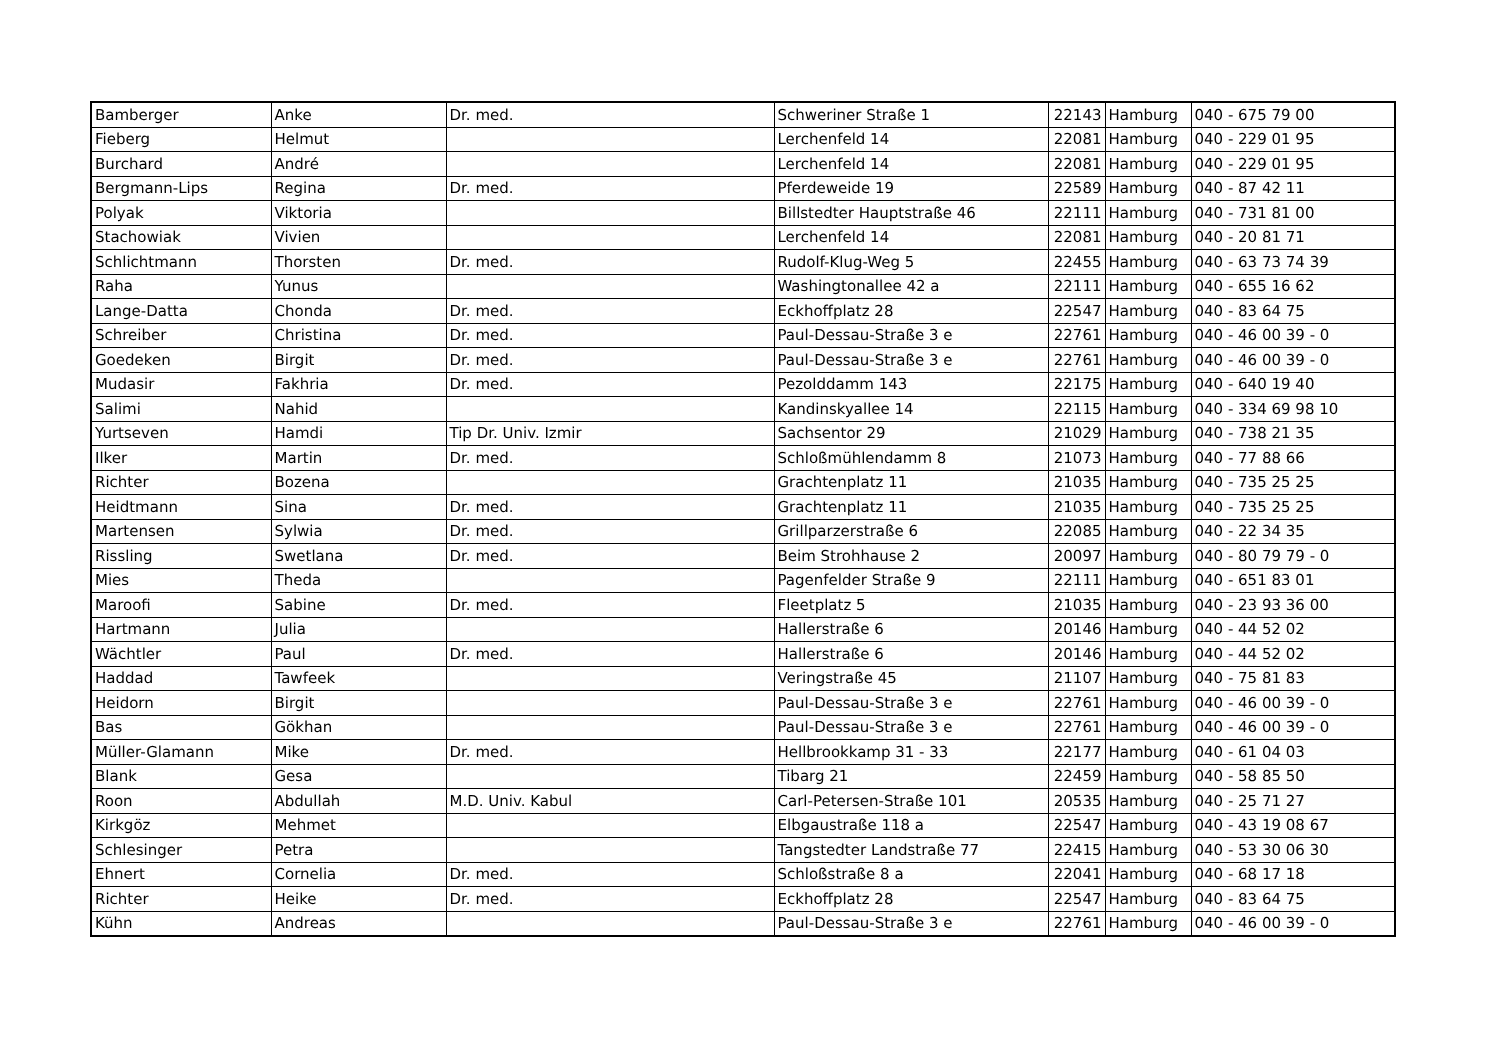| Bamberger | Anke | Dr. med. | Schweriner Straße 1 | 22143 | Hamburg | 040 - 675 79 00 |
| Fieberg | Helmut | | Lerchenfeld 14 | 22081 | Hamburg | 040 - 229 01 95 |
| Burchard | André | | Lerchenfeld 14 | 22081 | Hamburg | 040 - 229 01 95 |
| Bergmann-Lips | Regina | Dr. med. | Pferdeweide 19 | 22589 | Hamburg | 040 - 87 42 11 |
| Polyak | Viktoria | | Billstedter Hauptstraße 46 | 22111 | Hamburg | 040 - 731 81 00 |
| Stachowiak | Vivien | | Lerchenfeld 14 | 22081 | Hamburg | 040 - 20 81 71 |
| Schlichtmann | Thorsten | Dr. med. | Rudolf-Klug-Weg 5 | 22455 | Hamburg | 040 - 63 73 74 39 |
| Raha | Yunus | | Washingtonallee 42 a | 22111 | Hamburg | 040 - 655 16 62 |
| Lange-Datta | Chonda | Dr. med. | Eckhoffplatz 28 | 22547 | Hamburg | 040 - 83 64 75 |
| Schreiber | Christina | Dr. med. | Paul-Dessau-Straße 3 e | 22761 | Hamburg | 040 - 46 00 39 - 0 |
| Goedeken | Birgit | Dr. med. | Paul-Dessau-Straße 3 e | 22761 | Hamburg | 040 - 46 00 39 - 0 |
| Mudasir | Fakhria | Dr. med. | Pezolddamm 143 | 22175 | Hamburg | 040 - 640 19 40 |
| Salimi | Nahid | | Kandinskyallee 14 | 22115 | Hamburg | 040 - 334 69 98 10 |
| Yurtseven | Hamdi | Tip Dr. Univ. Izmir | Sachsentor 29 | 21029 | Hamburg | 040 - 738 21 35 |
| Ilker | Martin | Dr. med. | Schloßmühlendamm 8 | 21073 | Hamburg | 040 - 77 88 66 |
| Richter | Bozena | | Grachtenplatz 11 | 21035 | Hamburg | 040 - 735 25 25 |
| Heidtmann | Sina | Dr. med. | Grachtenplatz 11 | 21035 | Hamburg | 040 - 735 25 25 |
| Martensen | Sylwia | Dr. med. | Grillparzerstraße 6 | 22085 | Hamburg | 040 - 22 34 35 |
| Rissling | Swetlana | Dr. med. | Beim Strohhause 2 | 20097 | Hamburg | 040 - 80 79 79 - 0 |
| Mies | Theda | | Pagenfelder Straße 9 | 22111 | Hamburg | 040 - 651 83 01 |
| Maroofi | Sabine | Dr. med. | Fleetplatz 5 | 21035 | Hamburg | 040 - 23 93 36 00 |
| Hartmann | Julia | | Hallerstraße 6 | 20146 | Hamburg | 040 - 44 52 02 |
| Wächtler | Paul | Dr. med. | Hallerstraße 6 | 20146 | Hamburg | 040 - 44 52 02 |
| Haddad | Tawfeek | | Veringstraße 45 | 21107 | Hamburg | 040 - 75 81 83 |
| Heidorn | Birgit | | Paul-Dessau-Straße 3 e | 22761 | Hamburg | 040 - 46 00 39 - 0 |
| Bas | Gökhan | | Paul-Dessau-Straße 3 e | 22761 | Hamburg | 040 - 46 00 39 - 0 |
| Müller-Glamann | Mike | Dr. med. | Hellbrookkamp 31 - 33 | 22177 | Hamburg | 040 - 61 04 03 |
| Blank | Gesa | | Tibarg 21 | 22459 | Hamburg | 040 - 58 85 50 |
| Roon | Abdullah | M.D. Univ. Kabul | Carl-Petersen-Straße 101 | 20535 | Hamburg | 040 - 25 71 27 |
| Kirkgöz | Mehmet | | Elbgaustraße 118 a | 22547 | Hamburg | 040 - 43 19 08 67 |
| Schlesinger | Petra | | Tangstedter Landstraße 77 | 22415 | Hamburg | 040 - 53 30 06 30 |
| Ehnert | Cornelia | Dr. med. | Schloßstraße 8 a | 22041 | Hamburg | 040 - 68 17 18 |
| Richter | Heike | Dr. med. | Eckhoffplatz 28 | 22547 | Hamburg | 040 - 83 64 75 |
| Kühn | Andreas | | Paul-Dessau-Straße 3 e | 22761 | Hamburg | 040 - 46 00 39 - 0 |